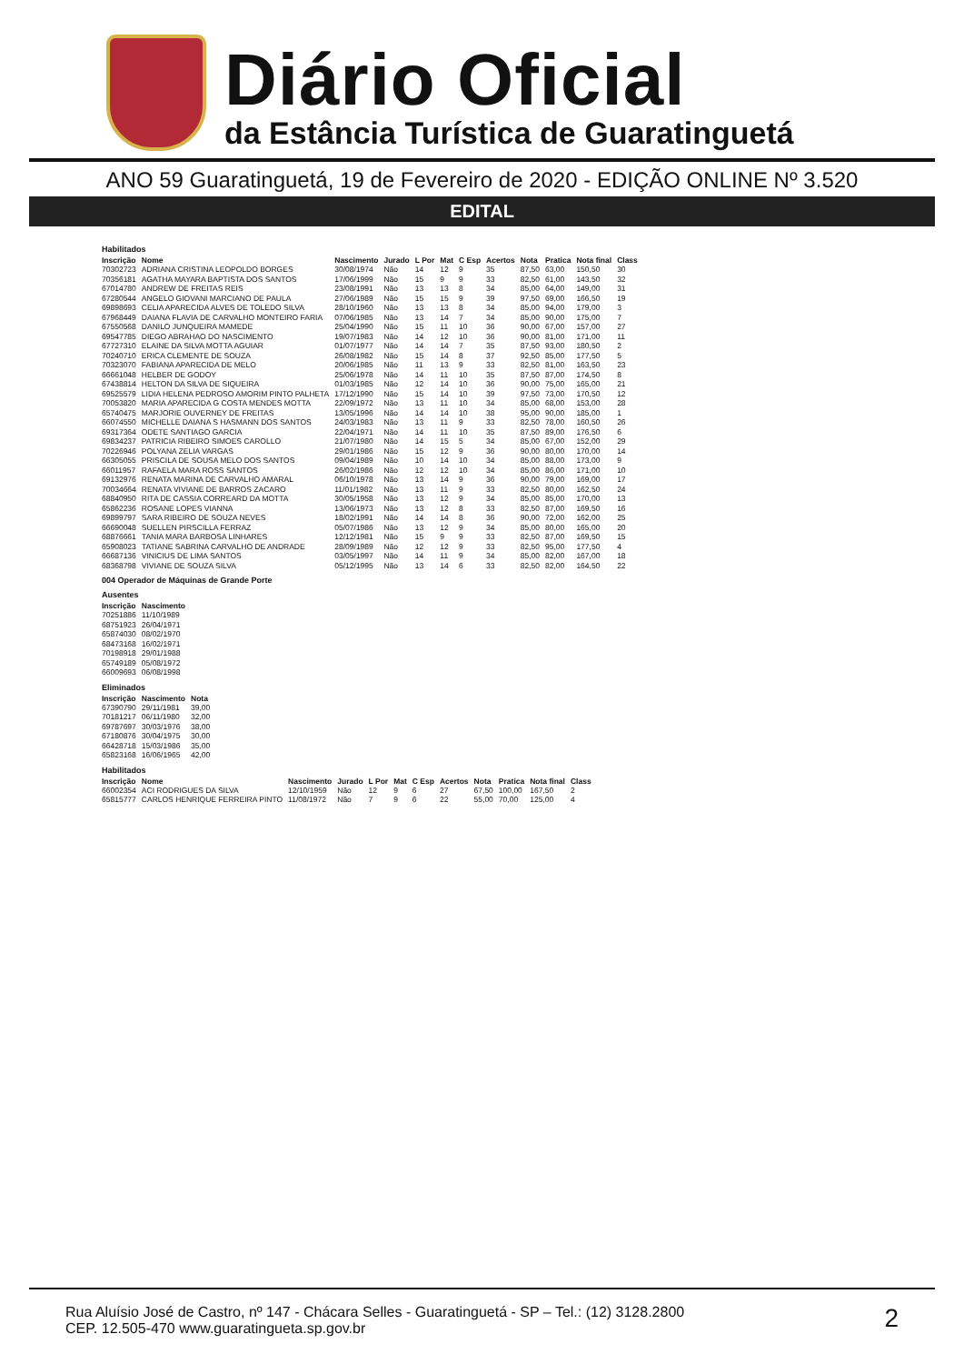Diário Oficial
da Estância Turística de Guaratinguetá
ANO 59 Guaratinguetá, 19 de Fevereiro de 2020 - EDIÇÃO ONLINE Nº 3.520
EDITAL
Habilitados
| Inscrição | Nome | Nascimento | Jurado | L Por | Mat | C Esp | Acertos | Nota | Pratica | Nota final | Class |
| --- | --- | --- | --- | --- | --- | --- | --- | --- | --- | --- | --- |
| 70302723 | ADRIANA CRISTINA LEOPOLDO BORGES | 30/08/1974 | Não | 14 | 12 | 9 | 35 | 87,50 | 63,00 | 150,50 | 30 |
| 70356181 | AGATHA MAYARA BAPTISTA DOS SANTOS | 17/06/1999 | Não | 15 | 9 | 9 | 33 | 82,50 | 61,00 | 143,50 | 32 |
| 67014780 | ANDREW DE FREITAS REIS | 23/08/1991 | Não | 13 | 13 | 8 | 34 | 85,00 | 64,00 | 149,00 | 31 |
| 67280544 | ANGELO GIOVANI MARCIANO DE PAULA | 27/06/1989 | Não | 15 | 15 | 9 | 39 | 97,50 | 69,00 | 166,50 | 19 |
| 69898693 | CELIA APARECIDA ALVES DE TOLEDO SILVA | 28/10/1960 | Não | 13 | 13 | 8 | 34 | 85,00 | 94,00 | 179,00 | 3 |
| 67968449 | DAIANA FLAVIA DE CARVALHO MONTEIRO FARIA | 07/06/1985 | Não | 13 | 14 | 7 | 34 | 85,00 | 90,00 | 175,00 | 7 |
| 67550568 | DANILO JUNQUEIRA MAMEDE | 25/04/1990 | Não | 15 | 11 | 10 | 36 | 90,00 | 67,00 | 157,00 | 27 |
| 69547785 | DIEGO ABRAHAO DO NASCIMENTO | 19/07/1983 | Não | 14 | 12 | 10 | 36 | 90,00 | 81,00 | 171,00 | 11 |
| 67727310 | ELAINE DA SILVA MOTTA AGUIAR | 01/07/1977 | Não | 14 | 14 | 7 | 35 | 87,50 | 93,00 | 180,50 | 2 |
| 70240710 | ERICA CLEMENTE DE SOUZA | 26/08/1982 | Não | 15 | 14 | 8 | 37 | 92,50 | 85,00 | 177,50 | 5 |
| 70323070 | FABIANA APARECIDA DE MELO | 20/06/1985 | Não | 11 | 13 | 9 | 33 | 82,50 | 81,00 | 163,50 | 23 |
| 66661048 | HELBER DE GODOY | 25/06/1978 | Não | 14 | 11 | 10 | 35 | 87,50 | 87,00 | 174,50 | 8 |
| 67438814 | HELTON DA SILVA DE SIQUEIRA | 01/03/1985 | Não | 12 | 14 | 10 | 36 | 90,00 | 75,00 | 165,00 | 21 |
| 69525579 | LIDIA HELENA PEDROSO AMORIM PINTO PALHETA | 17/12/1990 | Não | 15 | 14 | 10 | 39 | 97,50 | 73,00 | 170,50 | 12 |
| 70053820 | MARIA APARECIDA G COSTA MENDES MOTTA | 22/09/1972 | Não | 13 | 11 | 10 | 34 | 85,00 | 68,00 | 153,00 | 28 |
| 65740475 | MARJORIE OUVERNEY DE FREITAS | 13/05/1996 | Não | 14 | 14 | 10 | 38 | 95,00 | 90,00 | 185,00 | 1 |
| 66074550 | MICHELLE DAIANA S HASMANN DOS SANTOS | 24/03/1983 | Não | 13 | 11 | 9 | 33 | 82,50 | 78,00 | 160,50 | 26 |
| 69317364 | ODETE SANTIAGO GARCIA | 22/04/1971 | Não | 14 | 11 | 10 | 35 | 87,50 | 89,00 | 176,50 | 6 |
| 69834237 | PATRICIA RIBEIRO SIMOES CAROLLO | 21/07/1980 | Não | 14 | 15 | 5 | 34 | 85,00 | 67,00 | 152,00 | 29 |
| 70226946 | POLYANA ZELIA VARGAS | 29/01/1986 | Não | 15 | 12 | 9 | 36 | 90,00 | 80,00 | 170,00 | 14 |
| 66305055 | PRISCILA DE SOUSA MELO DOS SANTOS | 09/04/1989 | Não | 10 | 14 | 10 | 34 | 85,00 | 88,00 | 173,00 | 9 |
| 66011957 | RAFAELA MARA ROSS SANTOS | 26/02/1986 | Não | 12 | 12 | 10 | 34 | 85,00 | 86,00 | 171,00 | 10 |
| 69132976 | RENATA MARINA DE CARVALHO AMARAL | 06/10/1978 | Não | 13 | 14 | 9 | 36 | 90,00 | 79,00 | 169,00 | 17 |
| 70034664 | RENATA VIVIANE DE BARROS ZACARO | 11/01/1982 | Não | 13 | 11 | 9 | 33 | 82,50 | 80,00 | 162,50 | 24 |
| 68840950 | RITA DE CASSIA CORREARD DA MOTTA | 30/05/1958 | Não | 13 | 12 | 9 | 34 | 85,00 | 85,00 | 170,00 | 13 |
| 65862236 | ROSANE LOPES VIANNA | 13/06/1973 | Não | 13 | 12 | 8 | 33 | 82,50 | 87,00 | 169,50 | 16 |
| 69899797 | SARA RIBEIRO DE SOUZA NEVES | 18/02/1991 | Não | 14 | 14 | 8 | 36 | 90,00 | 72,00 | 162,00 | 25 |
| 66690048 | SUELLEN PIRSCILLA FERRAZ | 05/07/1986 | Não | 13 | 12 | 9 | 34 | 85,00 | 80,00 | 165,00 | 20 |
| 68876661 | TANIA MARA BARBOSA LINHARES | 12/12/1981 | Não | 15 | 9 | 9 | 33 | 82,50 | 87,00 | 169,50 | 15 |
| 65908023 | TATIANE SABRINA CARVALHO DE ANDRADE | 28/09/1989 | Não | 12 | 12 | 9 | 33 | 82,50 | 95,00 | 177,50 | 4 |
| 66687136 | VINICIUS DE LIMA SANTOS | 03/05/1997 | Não | 14 | 11 | 9 | 34 | 85,00 | 82,00 | 167,00 | 18 |
| 68368798 | VIVIANE DE SOUZA SILVA | 05/12/1995 | Não | 13 | 14 | 6 | 33 | 82,50 | 82,00 | 164,50 | 22 |
004 Operador de Máquinas de Grande Porte
Ausentes
| Inscrição | Nascimento |
| --- | --- |
| 70251886 | 11/10/1989 |
| 68751923 | 26/04/1971 |
| 65874030 | 08/02/1970 |
| 68473168 | 16/02/1971 |
| 70198918 | 29/01/1988 |
| 65749189 | 05/08/1972 |
| 66009693 | 06/08/1998 |
Eliminados
| Inscrição | Nascimento | Nota |
| --- | --- | --- |
| 67390790 | 29/11/1981 | 39,00 |
| 70181217 | 06/11/1980 | 32,00 |
| 69787697 | 30/03/1976 | 38,00 |
| 67180876 | 30/04/1975 | 30,00 |
| 66428718 | 15/03/1986 | 35,00 |
| 65823168 | 16/06/1965 | 42,00 |
Habilitados
| Inscrição | Nome | Nascimento | Jurado | L Por | Mat | C Esp | Acertos | Nota | Pratica | Nota final | Class |
| --- | --- | --- | --- | --- | --- | --- | --- | --- | --- | --- | --- |
| 66002354 | ACI RODRIGUES DA SILVA | 12/10/1959 | Não | 12 | 9 | 6 | 27 | 67,50 | 100,00 | 167,50 | 2 |
| 65815777 | CARLOS HENRIQUE FERREIRA PINTO | 11/08/1972 | Não | 7 | 9 | 6 | 22 | 55,00 | 70,00 | 125,00 | 4 |
Rua Aluísio José de Castro, nº 147 - Chácara Selles - Guaratinguetá - SP – Tel.: (12) 3128.2800
CEP. 12.505-470 www.guaratingueta.sp.gov.br
2